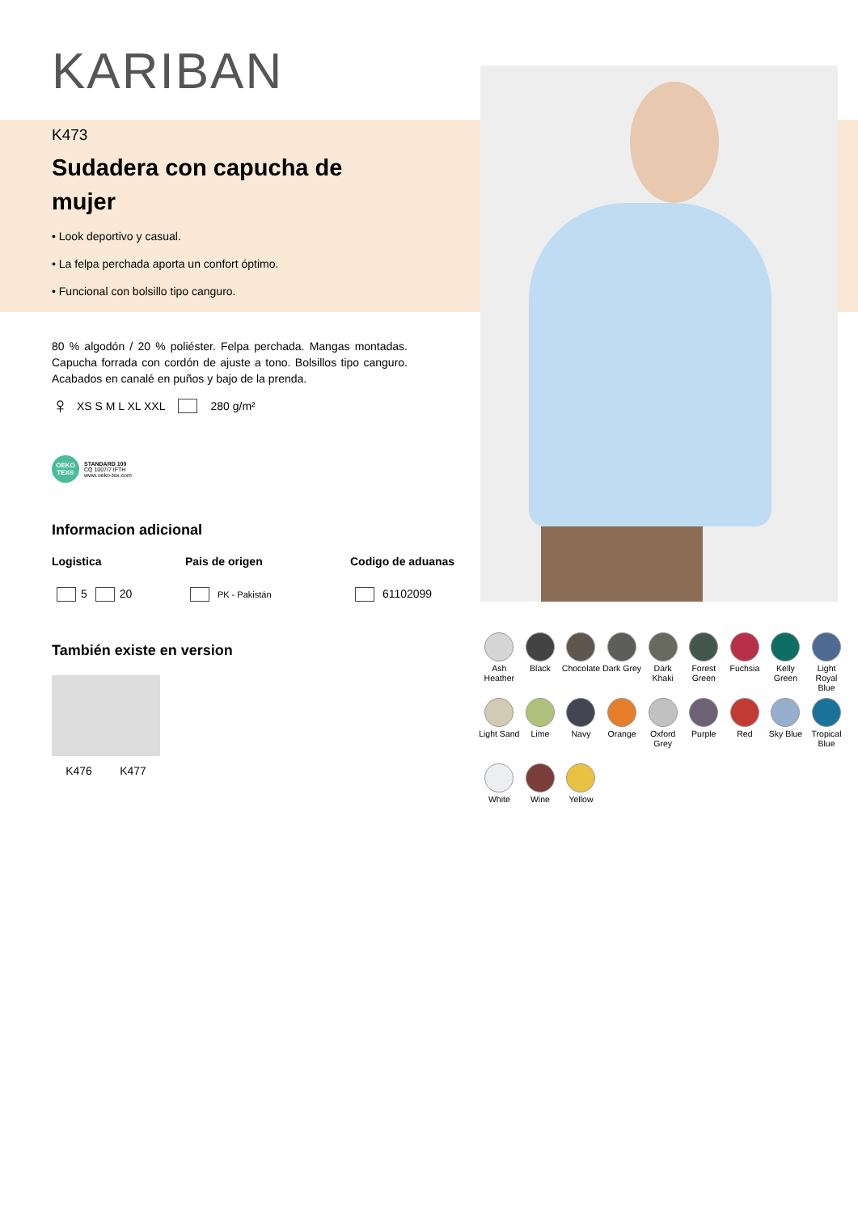KARIBAN
K473
Sudadera con capucha de
mujer
• Look deportivo y casual.
• La felpa perchada aporta un confort óptimo.
• Funcional con bolsillo tipo canguro.
80 % algodón / 20 % poliéster. Felpa perchada. Mangas montadas. Capucha forrada con cordón de ajuste a tono. Bolsillos tipo canguro. Acabados en canalé en puños y bajo de la prenda.
♀ XS S M L XL XXL 280 g/m²
OEKO TEX®
STANDARD 100
CQ 1007/7 IFTH
www.oeko-tex.com
Informacion adicional
Logistica
5 20
Pais de origen
PK - Pakistán
Codigo de aduanas
61102099
También existe en version
K476 K477
Ash Heather
Black
Chocolate
Dark Grey
Dark Khaki
Forest Green
Fuchsia
Kelly Green
Light Royal Blue
Light Sand
Lime
Navy
Orange
Oxford Grey
Purple
Red
Sky Blue
Tropical Blue
White
Wine
Yellow